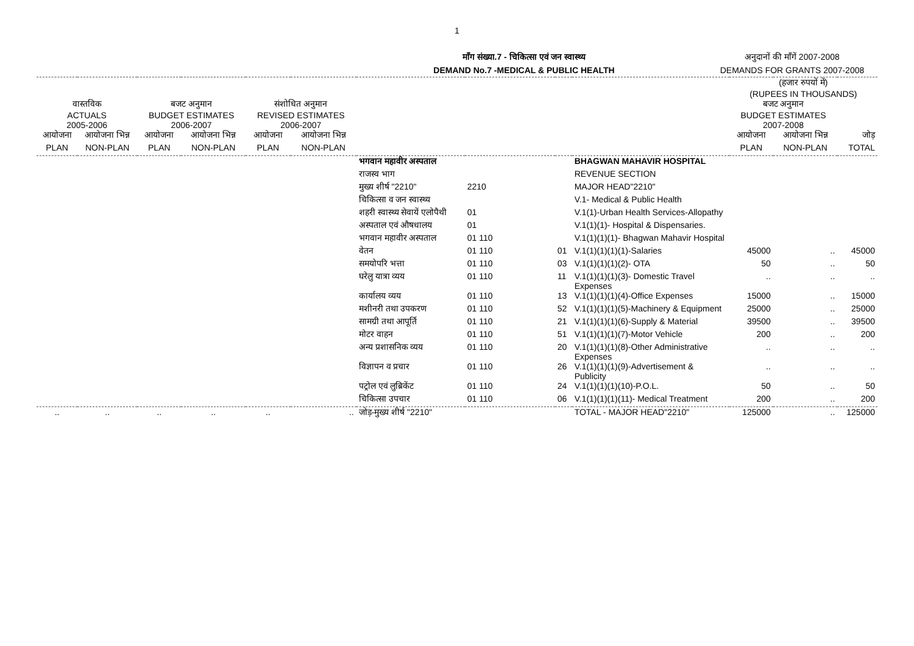1
माँग संख्या.7 - चिकित्सा एवं जन स्वास्थ्य
DEMAND No.7 -MEDICAL & PUBLIC HEALTH
अनुदानों की माँगें 2007-2008
DEMANDS FOR GRANTS 2007-2008
| | | | | | | | | | | (हजार रुपयों में) (RUPEES IN THOUSANDS) | | |
| --- | --- | --- | --- | --- | --- | --- | --- | --- | --- | --- | --- | --- |
| वास्तविक ACTUALS 2005-2006 | | बजट अनुमान BUDGET ESTIMATES 2006-2007 | | संशोधित अनुमान REVISED ESTIMATES 2006-2007 | | | | | | बजट अनुमान BUDGET ESTIMATES 2007-2008 | | |
| आयोजना | आयोजना भिन्न | आयोजना | आयोजना भिन्न | आयोजना | आयोजना भिन्न | | | | | आयोजना | आयोजना भिन्न | जोड़ |
| PLAN | NON-PLAN | PLAN | NON-PLAN | PLAN | NON-PLAN | | | | | PLAN | NON-PLAN | TOTAL |
| | | | | | | भगवान महावीर अस्पताल | | | BHAGWAN MAHAVIR HOSPITAL | | | |
| | | | | | | राजस्व भाग | | | REVENUE SECTION | | | |
| | | | | | | मुख्य शीर्ष "2210" | 2210 | | MAJOR HEAD"2210" | | | |
| | | | | | | चिकित्सा व जन स्वास्थ्य | | | V.1- Medical & Public Health | | | |
| | | | | | | शहरी स्वास्थ्य सेवायें एलोपैथी | 01 | | V.1(1)-Urban Health Services-Allopathy | | | |
| | | | | | | अस्पताल एवं औषधालय | 01 | | V.1(1)(1)- Hospital & Dispensaries. | | | |
| | | | | | | भगवान महावीर अस्पताल | 01 110 | | V.1(1)(1)(1)- Bhagwan Mahavir Hospital | | | |
| | | | | | | वेतन | 01 110 | 01 | V.1(1)(1)(1)(1)-Salaries | 45000 | .. | 45000 |
| | | | | | | समयोपरि भत्ता | 01 110 | 03 | V.1(1)(1)(1)(2)- OTA | 50 | .. | 50 |
| | | | | | | घरेलु यात्रा व्यय | 01 110 | 11 | V.1(1)(1)(1)(3)- Domestic Travel Expenses | .. | .. | .. |
| | | | | | | कार्यालय व्यय | 01 110 | 13 | V.1(1)(1)(1)(4)-Office Expenses | 15000 | .. | 15000 |
| | | | | | | मशीनरी तथा उपकरण | 01 110 | 52 | V.1(1)(1)(1)(5)-Machinery & Equipment | 25000 | .. | 25000 |
| | | | | | | सामग्री तथा आपूर्ति | 01 110 | 21 | V.1(1)(1)(1)(6)-Supply & Material | 39500 | .. | 39500 |
| | | | | | | मोटर वाहन | 01 110 | 51 | V.1(1)(1)(1)(7)-Motor Vehicle | 200 | .. | 200 |
| | | | | | | अन्य प्रशासनिक व्यय | 01 110 | 20 | V.1(1)(1)(1)(8)-Other Administrative Expenses | .. | .. | .. |
| | | | | | | विज्ञापन व प्रचार | 01 110 | 26 | V.1(1)(1)(1)(9)-Advertisement & Publicity | .. | .. | .. |
| | | | | | | पट्रोल एवं लुब्रिकेंट | 01 110 | 24 | V.1(1)(1)(1)(10)-P.O.L. | 50 | .. | 50 |
| | | | | | | चिकित्सा उपचार | 01 110 | 06 | V.1(1)(1)(1)(11)- Medical Treatment | 200 | .. | 200 |
| .. | .. | .. | .. | .. | .. | जोड़-मुख्य शीर्ष "2210" | | | TOTAL - MAJOR HEAD"2210" | 125000 | .. | 125000 |